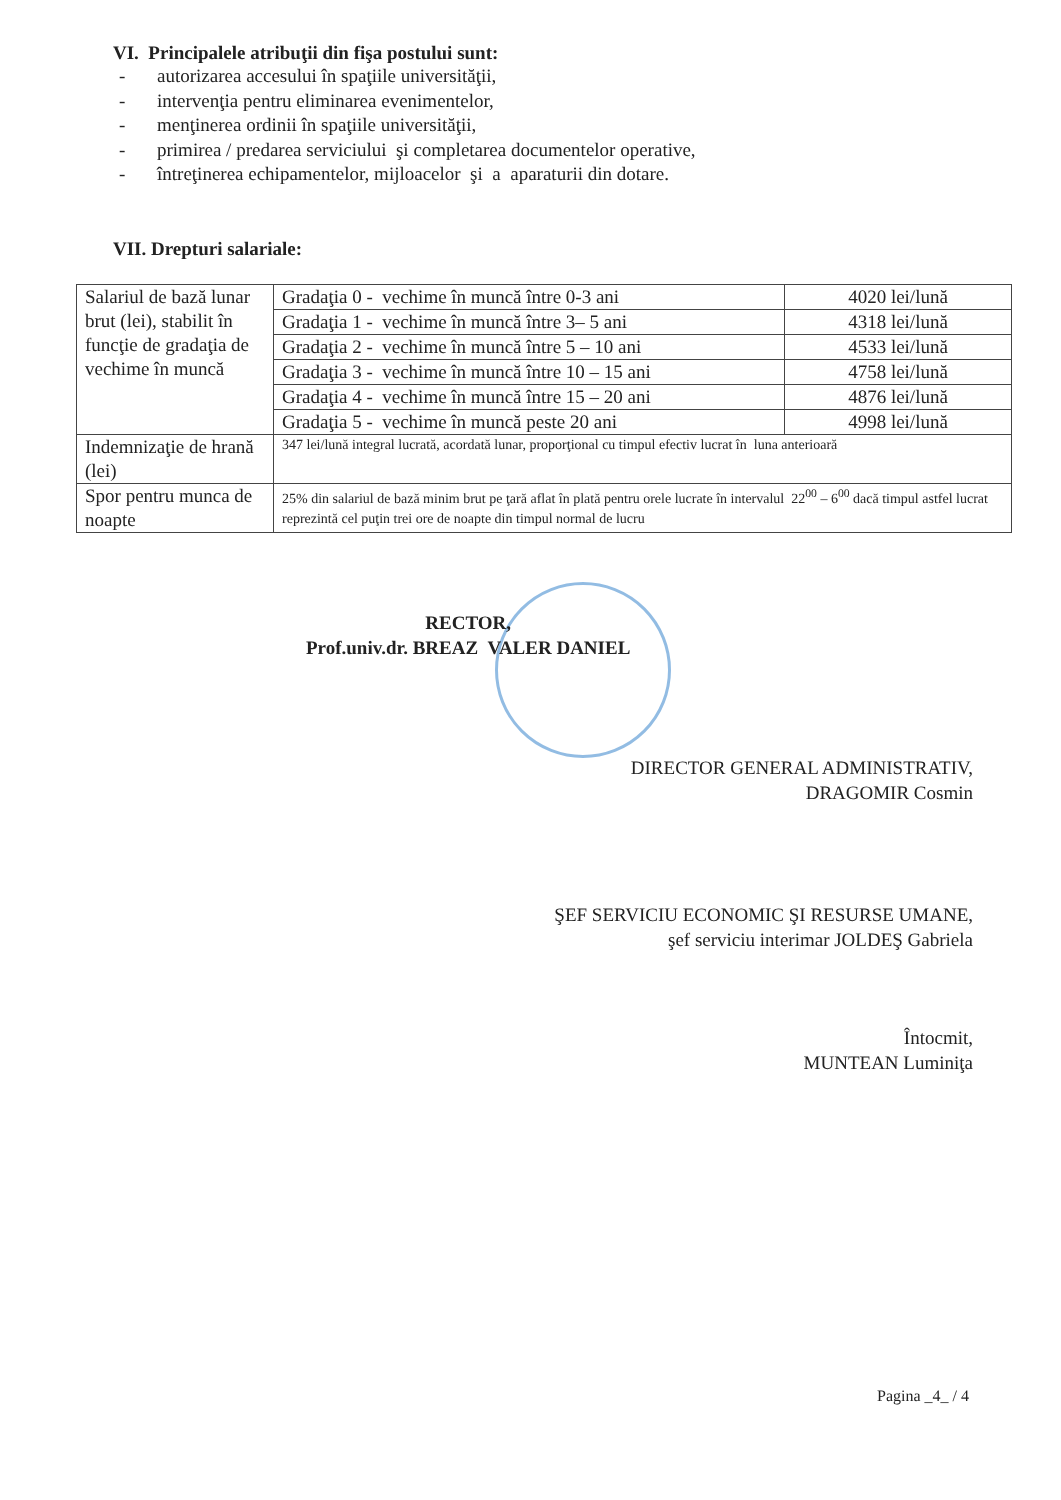VI. Principalele atribuţii din fişa postului sunt:
- autorizarea accesului în spaţiile universităţii,
- intervenţia pentru eliminarea evenimentelor,
- menţinerea ordinii în spaţiile universităţii,
- primirea / predarea serviciului şi completarea documentelor operative,
- întreţinerea echipamentelor, mijloacelor şi a aparaturii din dotare.
VII. Drepturi salariale:
| Salariul de bază lunar brut (lei), stabilit în funcţie de gradaţia de vechime în muncă | Gradaţia 0 - vechime în muncă între 0-3 ani | 4020 lei/lună |
| | Gradaţia 1 - vechime în muncă între 3– 5 ani | 4318 lei/lună |
| | Gradaţia 2 - vechime în muncă între 5 – 10 ani | 4533 lei/lună |
| | Gradaţia 3 - vechime în muncă între 10 – 15 ani | 4758 lei/lună |
| | Gradaţia 4 - vechime în muncă între 15 – 20 ani | 4876 lei/lună |
| | Gradaţia 5 - vechime în muncă peste 20 ani | 4998 lei/lună |
| Indemnizaţie de hrană (lei) | 347 lei/lună integral lucrată, acordată lunar, proporţional cu timpul efectiv lucrat în luna anterioară | |
| Spor pentru munca de noapte | 25% din salariul de bază minim brut pe ţară aflat în plată pentru orele lucrate în intervalul 22<sup>00</sup> – 6<sup>00</sup> dacă timpul astfel lucrat reprezintă cel puţin trei ore de noapte din timpul normal de lucru | |
RECTOR,
Prof.univ.dr. BREAZ VALER DANIEL
DIRECTOR GENERAL ADMINISTRATIV,
DRAGOMIR Cosmin
ŞEF SERVICIU ECONOMIC ŞI RESURSE UMANE,
şef serviciu interimar JOLDEŞ Gabriela
Întocmit,
MUNTEAN Luminiţa
Pagina _4_ / 4